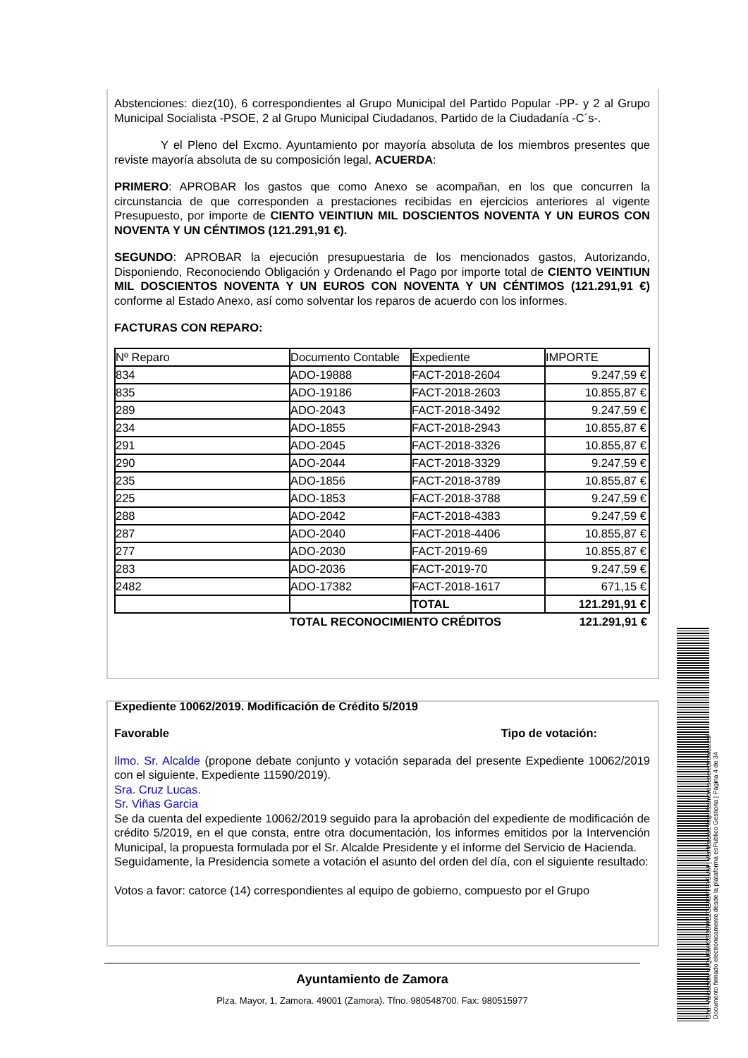Abstenciones: diez(10), 6 correspondientes al Grupo Municipal del Partido Popular -PP- y 2 al Grupo Municipal Socialista -PSOE, 2 al Grupo Municipal Ciudadanos, Partido de la Ciudadanía -C´s-.
Y el Pleno del Excmo. Ayuntamiento por mayoría absoluta de los miembros presentes que reviste mayoría absoluta de su composición legal, ACUERDA:
PRIMERO: APROBAR los gastos que como Anexo se acompañan, en los que concurren la circunstancia de que corresponden a prestaciones recibidas en ejercicios anteriores al vigente Presupuesto, por importe de CIENTO VEINTIUN MIL DOSCIENTOS NOVENTA Y UN EUROS CON NOVENTA Y UN CÉNTIMOS (121.291,91 €).
SEGUNDO: APROBAR la ejecución presupuestaria de los mencionados gastos, Autorizando, Disponiendo, Reconociendo Obligación y Ordenando el Pago por importe total de CIENTO VEINTIUN MIL DOSCIENTOS NOVENTA Y UN EUROS CON NOVENTA Y UN CÉNTIMOS (121.291,91 €) conforme al Estado Anexo, así como solventar los reparos de acuerdo con los informes.
FACTURAS CON REPARO:
| Nº Reparo | Documento Contable | Expediente | IMPORTE |
| 834 | ADO-19888 | FACT-2018-2604 | 9.247,59 € |
| 835 | ADO-19186 | FACT-2018-2603 | 10.855,87 € |
| 289 | ADO-2043 | FACT-2018-3492 | 9.247,59 € |
| 234 | ADO-1855 | FACT-2018-2943 | 10.855,87 € |
| 291 | ADO-2045 | FACT-2018-3326 | 10.855,87 € |
| 290 | ADO-2044 | FACT-2018-3329 | 9.247,59 € |
| 235 | ADO-1856 | FACT-2018-3789 | 10.855,87 € |
| 225 | ADO-1853 | FACT-2018-3788 | 9.247,59 € |
| 288 | ADO-2042 | FACT-2018-4383 | 9.247,59 € |
| 287 | ADO-2040 | FACT-2018-4406 | 10.855,87 € |
| 277 | ADO-2030 | FACT-2019-69 | 10.855,87 € |
| 283 | ADO-2036 | FACT-2019-70 | 9.247,59 € |
| 2482 | ADO-17382 | FACT-2018-1617 | 671,15 € |
| | | TOTAL | 121.291,91 € |
| | TOTAL RECONOCIMIENTO CRÉDITOS | | 121.291,91 € |
Expediente 10062/2019. Modificación de Crédito 5/2019
Favorable Tipo de votación:
Ilmo. Sr. Alcalde (propone debate conjunto y votación separada del presente Expediente 10062/2019 con el siguiente, Expediente 11590/2019).
Sra. Cruz Lucas.
Sr. Viñas Garcia
Se da cuenta del expediente 10062/2019 seguido para la aprobación del expediente de modificación de crédito 5/2019, en el que consta, entre otra documentación, los informes emitidos por la Intervención Municipal, la propuesta formulada por el Sr. Alcalde Presidente y el informe del Servicio de Hacienda.
Seguidamente, la Presidencia somete a votación el asunto del orden del día, con el siguiente resultado:
Votos a favor: catorce (14) correspondientes al equipo de gobierno, compuesto por el Grupo
Ayuntamiento de Zamora
Plza. Mayor, 1, Zamora. 49001 (Zamora). Tfno. 980548700. Fax: 980515977
Cód. Validación: 4JQM3MKX535WZZGEA3TTSY5MM | Verificación: http://zamora.sedelectronica.es/
Documento firmado electrónicamente desde la plataforma esPublico Gestiona | Página 4 de 34